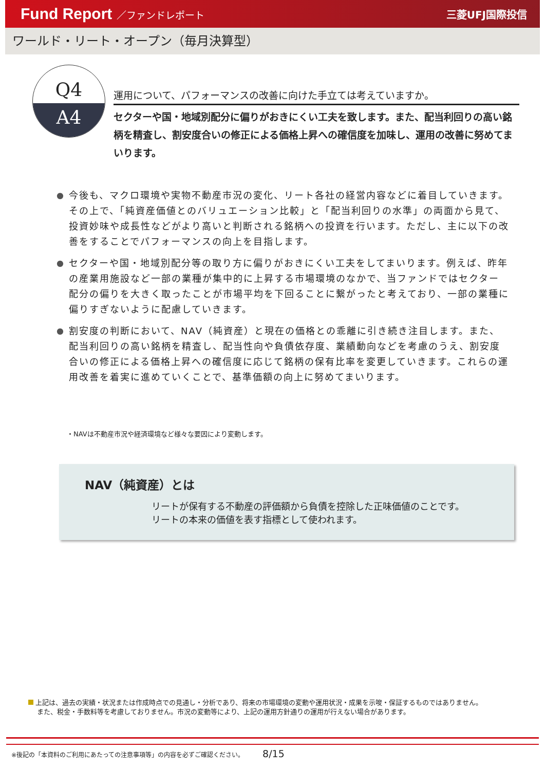Fund Report ／ファンドレポート 三菱UFJ国際投信
ワールド・リート・オープン（毎月決算型）
Q4
A4
運用について、パフォーマンスの改善に向けた手立ては考えていますか。
セクターや国・地域別配分に偏りがおきにくい工夫を致します。また、配当利回りの高い銘柄を精査し、割安度合いの修正による価格上昇への確信度を加味し、運用の改善に努めてまいります。
● 今後も、マクロ環境や実物不動産市況の変化、リート各社の経営内容などに着目していきます。その上で、「純資産価値とのバリュエーション比較」と「配当利回りの水準」の両面から見て、投資妙味や成長性などがより高いと判断される銘柄への投資を行います。ただし、主に以下の改善をすることでパフォーマンスの向上を目指します。
● セクターや国・地域別配分等の取り方に偏りがおきにくい工夫をしてまいります。例えば、昨年の産業用施設など一部の業種が集中的に上昇する市場環境のなかで、当ファンドではセクター配分の偏りを大きく取ったことが市場平均を下回ることに繋がったと考えており、一部の業種に偏りすぎないように配慮していきます。
● 割安度の判断において、NAV（純資産）と現在の価格との乖離に引き続き注目します。また、配当利回りの高い銘柄を精査し、配当性向や負債依存度、業績動向などを考慮のうえ、割安度合いの修正による価格上昇への確信度に応じて銘柄の保有比率を変更していきます。これらの運用改善を着実に進めていくことで、基準価額の向上に努めてまいります。
・NAVは不動産市況や経済環境など様々な要因により変動します。
NAV（純資産）とは
リートが保有する不動産の評価額から負債を控除した正味価値のことです。
リートの本来の価値を表す指標として使われます。
上記は、過去の実績・状況または作成時点での見通し・分析であり、将来の市場環境の変動や運用状況・成果を示唆・保証するものではありません。
　 また、税金・手数料等を考慮しておりません。市況の変動等により、上記の運用方針通りの運用が行えない場合があります。
※後記の「本資料のご利用にあたっての注意事項等」の内容を必ずご確認ください。 8/15